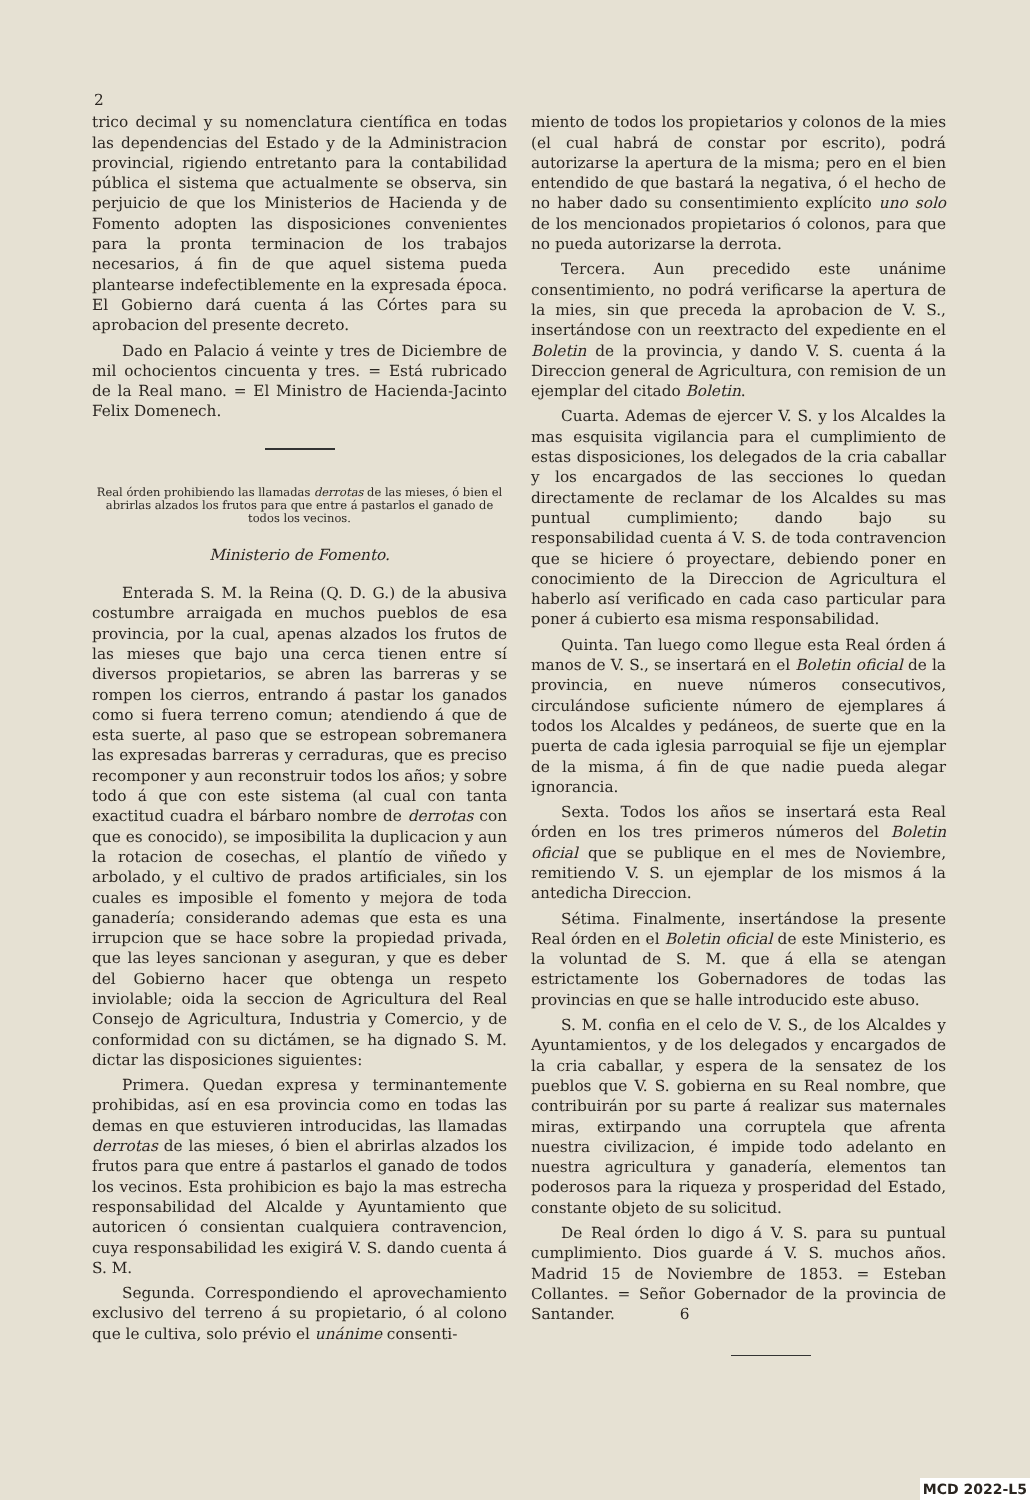2
trico decimal y su nomenclatura científica en todas las dependencias del Estado y de la Administracion provincial, rigiendo entretanto para la contabilidad pública el sistema que actualmente se observa, sin perjuicio de que los Ministerios de Hacienda y de Fomento adopten las disposiciones convenientes para la pronta terminacion de los trabajos necesarios, á fin de que aquel sistema pueda plantearse indefectiblemente en la expresada época. El Gobierno dará cuenta á las Córtes para su aprobacion del presente decreto.
Dado en Palacio á veinte y tres de Diciembre de mil ochocientos cincuenta y tres. = Está rubricado de la Real mano. = El Ministro de Hacienda-Jacinto Felix Domenech.
Real órden prohibiendo las llamadas derrotas de las mieses, ó bien el abrirlas alzados los frutos para que entre á pastarlos el ganado de todos los vecinos.
Ministerio de Fomento.
Enterada S. M. la Reina (Q. D. G.) de la abusiva costumbre arraigada en muchos pueblos de esa provincia, por la cual, apenas alzados los frutos de las mieses que bajo una cerca tienen entre sí diversos propietarios, se abren las barreras y se rompen los cierros, entrando á pastar los ganados como si fuera terreno comun; atendiendo á que de esta suerte, al paso que se estropean sobremanera las expresadas barreras y cerraduras, que es preciso recomponer y aun reconstruir todos los años; y sobre todo á que con este sistema (al cual con tanta exactitud cuadra el bárbaro nombre de derrotas con que es conocido), se imposibilita la duplicacion y aun la rotacion de cosechas, el plantío de viñedo y arbolado, y el cultivo de prados artificiales, sin los cuales es imposible el fomento y mejora de toda ganadería; considerando ademas que esta es una irrupcion que se hace sobre la propiedad privada, que las leyes sancionan y aseguran, y que es deber del Gobierno hacer que obtenga un respeto inviolable; oida la seccion de Agricultura del Real Consejo de Agricultura, Industria y Comercio, y de conformidad con su dictámen, se ha dignado S. M. dictar las disposiciones siguientes:
Primera. Quedan expresa y terminantemente prohibidas, así en esa provincia como en todas las demas en que estuvieren introducidas, las llamadas derrotas de las mieses, ó bien el abrirlas alzados los frutos para que entre á pastarlos el ganado de todos los vecinos. Esta prohibicion es bajo la mas estrecha responsabilidad del Alcalde y Ayuntamiento que autoricen ó consientan cualquiera contravencion, cuya responsabilidad les exigirá V. S. dando cuenta á S. M.
Segunda. Correspondiendo el aprovechamiento exclusivo del terreno á su propietario, ó al colono que le cultiva, solo prévio el unánime consenti-
miento de todos los propietarios y colonos de la mies (el cual habrá de constar por escrito), podrá autorizarse la apertura de la misma; pero en el bien entendido de que bastará la negativa, ó el hecho de no haber dado su consentimiento explícito uno solo de los mencionados propietarios ó colonos, para que no pueda autorizarse la derrota.
Tercera. Aun precedido este unánime consentimiento, no podrá verificarse la apertura de la mies, sin que preceda la aprobacion de V. S., insertándose con un reextracto del expediente en el Boletin de la provincia, y dando V. S. cuenta á la Direccion general de Agricultura, con remision de un ejemplar del citado Boletin.
Cuarta. Ademas de ejercer V. S. y los Alcaldes la mas esquisita vigilancia para el cumplimiento de estas disposiciones, los delegados de la cria caballar y los encargados de las secciones lo quedan directamente de reclamar de los Alcaldes su mas puntual cumplimiento; dando bajo su responsabilidad cuenta á V. S. de toda contravencion que se hiciere ó proyectare, debiendo poner en conocimiento de la Direccion de Agricultura el haberlo así verificado en cada caso particular para poner á cubierto esa misma responsabilidad.
Quinta. Tan luego como llegue esta Real órden á manos de V. S., se insertará en el Boletin oficial de la provincia, en nueve números consecutivos, circulándose suficiente número de ejemplares á todos los Alcaldes y pedáneos, de suerte que en la puerta de cada iglesia parroquial se fije un ejemplar de la misma, á fin de que nadie pueda alegar ignorancia.
Sexta. Todos los años se insertará esta Real órden en los tres primeros números del Boletin oficial que se publique en el mes de Noviembre, remitiendo V. S. un ejemplar de los mismos á la antedicha Direccion.
Sétima. Finalmente, insertándose la presente Real órden en el Boletin oficial de este Ministerio, es la voluntad de S. M. que á ella se atengan estrictamente los Gobernadores de todas las provincias en que se halle introducido este abuso.
S. M. confia en el celo de V. S., de los Alcaldes y Ayuntamientos, y de los delegados y encargados de la cria caballar, y espera de la sensatez de los pueblos que V. S. gobierna en su Real nombre, que contribuirán por su parte á realizar sus maternales miras, extirpando una corruptela que afrenta nuestra civilizacion, é impide todo adelanto en nuestra agricultura y ganadería, elementos tan poderosos para la riqueza y prosperidad del Estado, constante objeto de su solicitud.
De Real órden lo digo á V. S. para su puntual cumplimiento. Dios guarde á V. S. muchos años. Madrid 15 de Noviembre de 1853. = Esteban Collantes. = Señor Gobernador de la provincia de Santander. 6
MCD 2022-L5